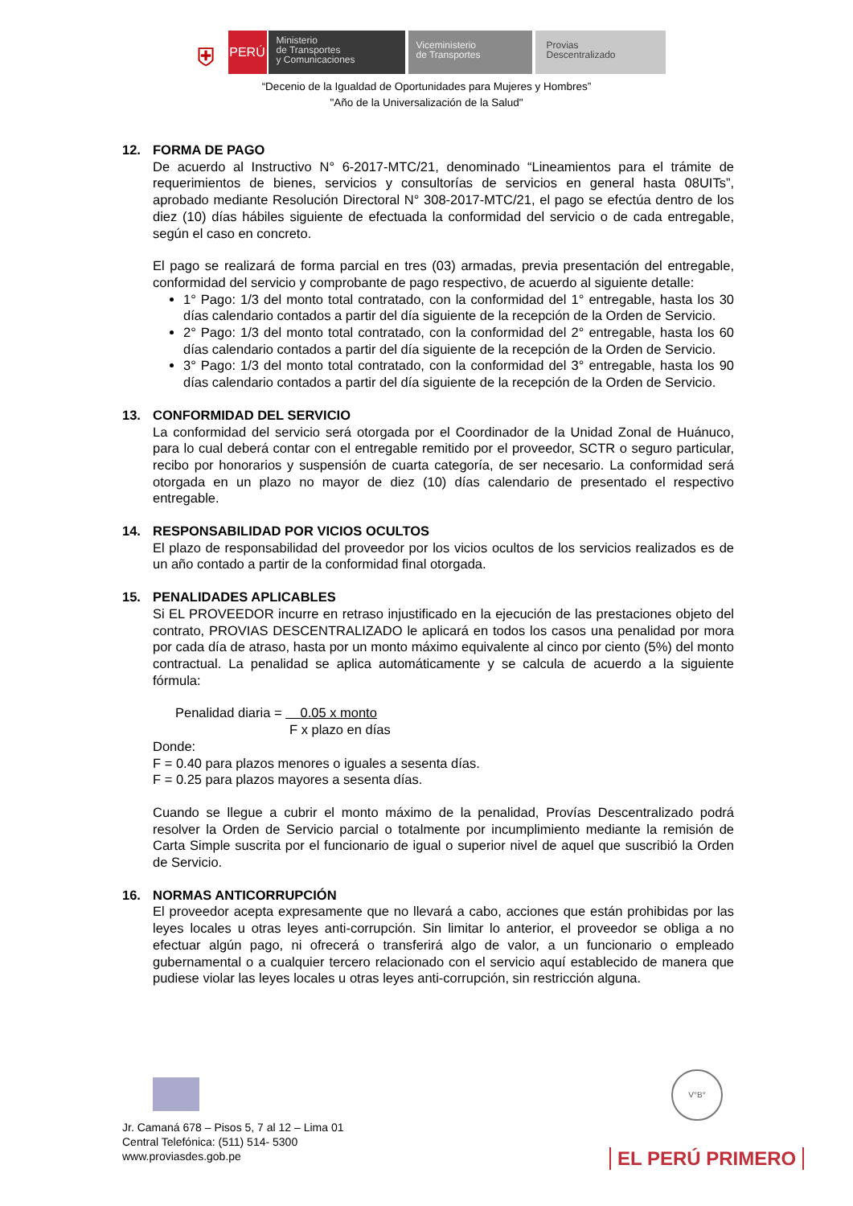⛨
PERÚ
Ministerio
de Transportes
y Comunicaciones
Viceministerio
de Transportes
Provias
Descentralizado
“Decenio de la Igualdad de Oportunidades para Mujeres y Hombres”
"Año de la Universalización de la Salud"
12. FORMA DE PAGO
De acuerdo al Instructivo N° 6-2017-MTC/21, denominado “Lineamientos para el trámite de requerimientos de bienes, servicios y consultorías de servicios en general hasta 08UITs”, aprobado mediante Resolución Directoral N° 308-2017-MTC/21, el pago se efectúa dentro de los diez (10) días hábiles siguiente de efectuada la conformidad del servicio o de cada entregable, según el caso en concreto.
El pago se realizará de forma parcial en tres (03) armadas, previa presentación del entregable, conformidad del servicio y comprobante de pago respectivo, de acuerdo al siguiente detalle:
1° Pago: 1/3 del monto total contratado, con la conformidad del 1° entregable, hasta los 30 días calendario contados a partir del día siguiente de la recepción de la Orden de Servicio.
2° Pago: 1/3 del monto total contratado, con la conformidad del 2° entregable, hasta los 60 días calendario contados a partir del día siguiente de la recepción de la Orden de Servicio.
3° Pago: 1/3 del monto total contratado, con la conformidad del 3° entregable, hasta los 90 días calendario contados a partir del día siguiente de la recepción de la Orden de Servicio.
13. CONFORMIDAD DEL SERVICIO
La conformidad del servicio será otorgada por el Coordinador de la Unidad Zonal de Huánuco, para lo cual deberá contar con el entregable remitido por el proveedor, SCTR o seguro particular, recibo por honorarios y suspensión de cuarta categoría, de ser necesario. La conformidad será otorgada en un plazo no mayor de diez (10) días calendario de presentado el respectivo entregable.
14. RESPONSABILIDAD POR VICIOS OCULTOS
El plazo de responsabilidad del proveedor por los vicios ocultos de los servicios realizados es de un año contado a partir de la conformidad final otorgada.
15. PENALIDADES APLICABLES
Si EL PROVEEDOR incurre en retraso injustificado en la ejecución de las prestaciones objeto del contrato, PROVIAS DESCENTRALIZADO le aplicará en todos los casos una penalidad por mora por cada día de atraso, hasta por un monto máximo equivalente al cinco por ciento (5%) del monto contractual. La penalidad se aplica automáticamente y se calcula de acuerdo a la siguiente fórmula:
Penalidad diaria = 0.05 x monto
F x plazo en días
Donde:
F = 0.40 para plazos menores o iguales a sesenta días.
F = 0.25 para plazos mayores a sesenta días.
Cuando se llegue a cubrir el monto máximo de la penalidad, Provías Descentralizado podrá resolver la Orden de Servicio parcial o totalmente por incumplimiento mediante la remisión de Carta Simple suscrita por el funcionario de igual o superior nivel de aquel que suscribió la Orden de Servicio.
16. NORMAS ANTICORRUPCIÓN
El proveedor acepta expresamente que no llevará a cabo, acciones que están prohibidas por las leyes locales u otras leyes anti-corrupción. Sin limitar lo anterior, el proveedor se obliga a no efectuar algún pago, ni ofrecerá o transferirá algo de valor, a un funcionario o empleado gubernamental o a cualquier tercero relacionado con el servicio aquí establecido de manera que pudiese violar las leyes locales u otras leyes anti-corrupción, sin restricción alguna.
V°B°
Jr. Camaná 678 – Pisos 5, 7 al 12 – Lima 01
Central Telefónica: (511) 514- 5300
www.proviasdes.gob.pe
EL PERÚ PRIMERO